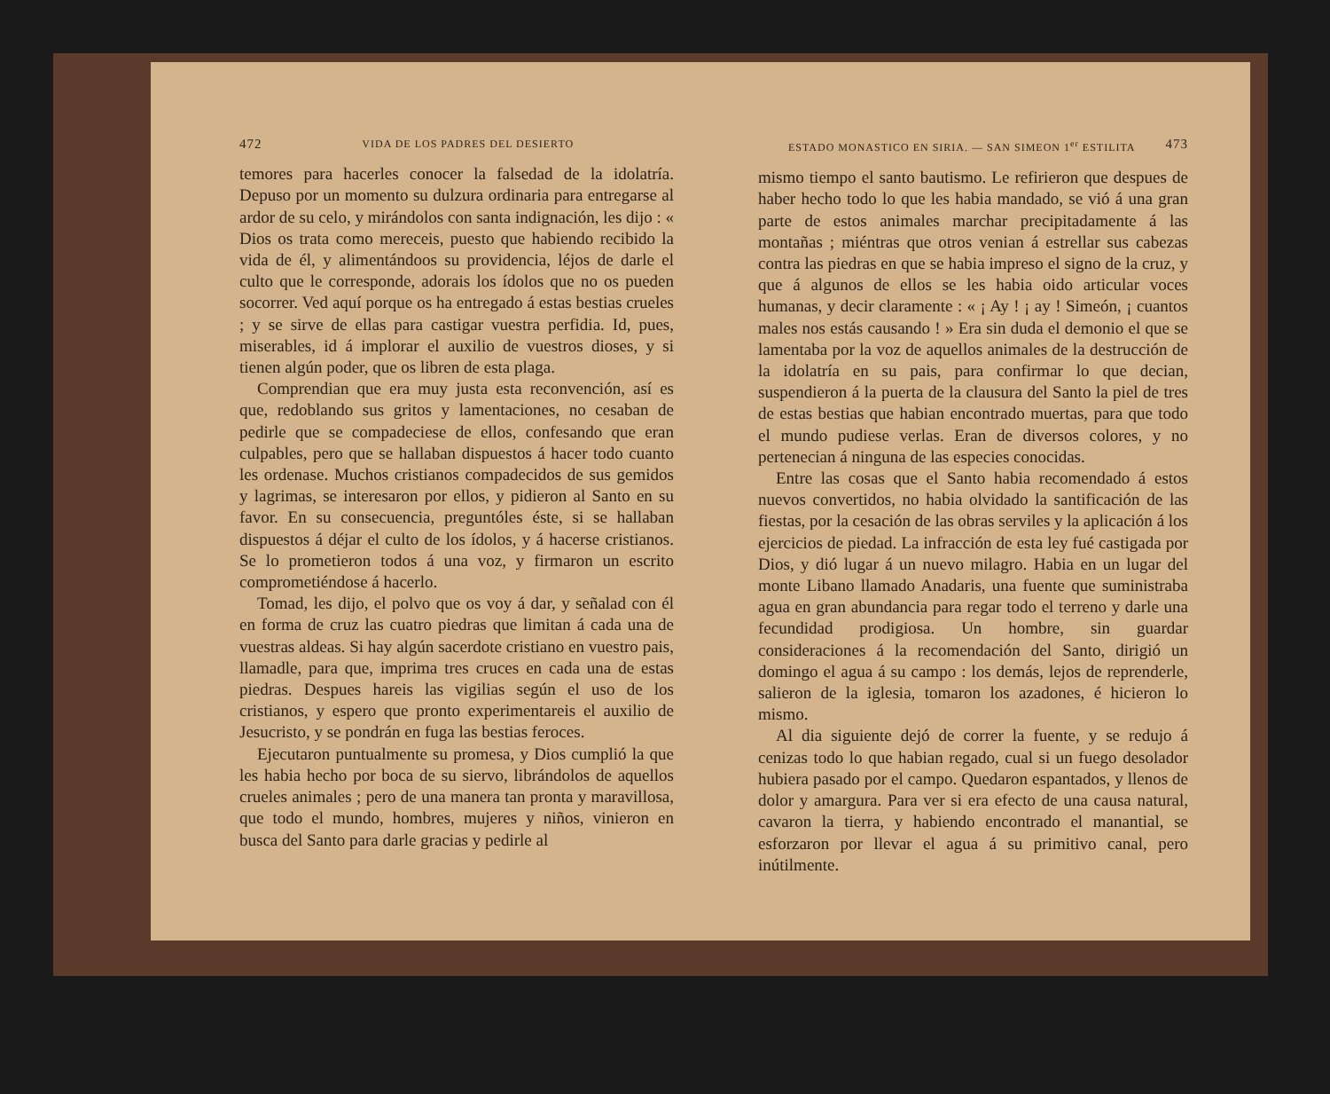472 VIDA DE LOS PADRES DEL DESIERTO
temores para hacerles conocer la falsedad de la idolatría. Depuso por un momento su dulzura ordinaria para entregarse al ardor de su celo, y mirándolos con santa indignación, les dijo : « Dios os trata como mereceis, puesto que habiendo recibido la vida de él, y alimentándoos su providencia, léjos de darle el culto que le corresponde, adorais los ídolos que no os pueden socorrer. Ved aquí porque os ha entregado á estas bestias crueles ; y se sirve de ellas para castigar vuestra perfidia. Id, pues, miserables, id á implorar el auxilio de vuestros dioses, y si tienen algún poder, que os libren de esta plaga.
Comprendian que era muy justa esta reconvención, así es que, redoblando sus gritos y lamentaciones, no cesaban de pedirle que se compadeciese de ellos, confesando que eran culpables, pero que se hallaban dispuestos á hacer todo cuanto les ordenase. Muchos cristianos compadecidos de sus gemidos y lagrimas, se interesaron por ellos, y pidieron al Santo en su favor. En su consecuencia, preguntóles éste, si se hallaban dispuestos á déjar el culto de los ídolos, y á hacerse cristianos. Se lo prometieron todos á una voz, y firmaron un escrito comprometiéndose á hacerlo.
Tomad, les dijo, el polvo que os voy á dar, y señalad con él en forma de cruz las cuatro piedras que limitan á cada una de vuestras aldeas. Si hay algún sacerdote cristiano en vuestro pais, llamadle, para que, imprima tres cruces en cada una de estas piedras. Despues hareis las vigilias según el uso de los cristianos, y espero que pronto experimentareis el auxilio de Jesucristo, y se pondrán en fuga las bestias feroces.
Ejecutaron puntualmente su promesa, y Dios cumplió la que les habia hecho por boca de su siervo, librándolos de aquellos crueles animales ; pero de una manera tan pronta y maravillosa, que todo el mundo, hombres, mujeres y niños, vinieron en busca del Santo para darle gracias y pedirle al
ESTADO MONASTICO EN SIRIA. — SAN SIMEON 1<sup>er</sup> ESTILITA 473
mismo tiempo el santo bautismo. Le refirieron que despues de haber hecho todo lo que les habia mandado, se vió á una gran parte de estos animales marchar precipitadamente á las montañas ; miéntras que otros venian á estrellar sus cabezas contra las piedras en que se habia impreso el signo de la cruz, y que á algunos de ellos se les habia oido articular voces humanas, y decir claramente : « ¡ Ay ! ¡ ay ! Simeón, ¡ cuantos males nos estás causando ! » Era sin duda el demonio el que se lamentaba por la voz de aquellos animales de la destrucción de la idolatría en su pais, para confirmar lo que decian, suspendieron á la puerta de la clausura del Santo la piel de tres de estas bestias que habian encontrado muertas, para que todo el mundo pudiese verlas. Eran de diversos colores, y no pertenecian á ninguna de las especies conocidas.
Entre las cosas que el Santo habia recomendado á estos nuevos convertidos, no habia olvidado la santificación de las fiestas, por la cesación de las obras serviles y la aplicación á los ejercicios de piedad. La infracción de esta ley fué castigada por Dios, y dió lugar á un nuevo milagro. Habia en un lugar del monte Libano llamado Anadaris, una fuente que suministraba agua en gran abundancia para regar todo el terreno y darle una fecundidad prodigiosa. Un hombre, sin guardar consideraciones á la recomendación del Santo, dirigió un domingo el agua á su campo : los demás, lejos de reprenderle, salieron de la iglesia, tomaron los azadones, é hicieron lo mismo.
Al dia siguiente dejó de correr la fuente, y se redujo á cenizas todo lo que habian regado, cual si un fuego desolador hubiera pasado por el campo. Quedaron espantados, y llenos de dolor y amargura. Para ver si era efecto de una causa natural, cavaron la tierra, y habiendo encontrado el manantial, se esforzaron por llevar el agua á su primitivo canal, pero inútilmente.